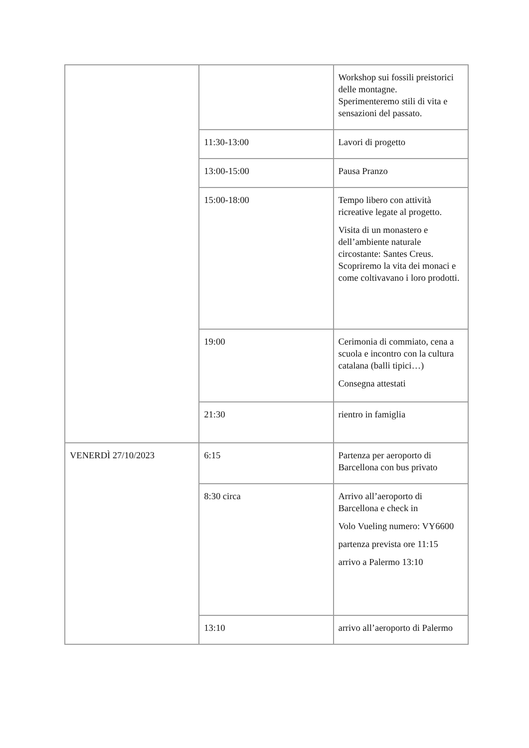| | | Workshop sui fossili preistorici delle montagne. Sperimenteremo stili di vita e sensazioni del passato. |
| | 11:30-13:00 | Lavori di progetto |
| | 13:00-15:00 | Pausa Pranzo |
| | 15:00-18:00 | Tempo libero con attività ricreative legate al progetto. Visita di un monastero e dell’ambiente naturale circostante: Santes Creus. Scopriremo la vita dei monaci e come coltivavano i loro prodotti. |
| | 19:00 | Cerimonia di commiato, cena a scuola e incontro con la cultura catalana (balli tipici…) Consegna attestati |
| | 21:30 | rientro in famiglia |
| VENERDÌ 27/10/2023 | 6:15 | Partenza per aeroporto di Barcellona con bus privato |
| | 8:30 circa | Arrivo all’aeroporto di Barcellona e check in Volo Vueling numero: VY6600 partenza prevista ore 11:15 arrivo a Palermo 13:10 |
| | 13:10 | arrivo all’aeroporto di Palermo |